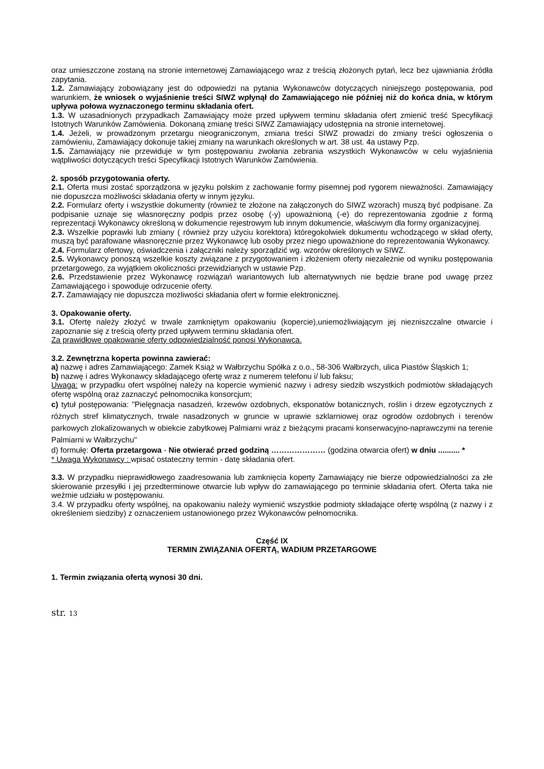oraz umieszczone zostaną na stronie internetowej Zamawiającego wraz z treścią złożonych pytań, lecz bez ujawniania źródła zapytania.
1.2. Zamawiający zobowiązany jest do odpowiedzi na pytania Wykonawców dotyczących niniejszego postępowania, pod warunkiem, że wniosek o wyjaśnienie treści SIWZ wpłynął do Zamawiającego nie później niż do końca dnia, w którym upływa połowa wyznaczonego terminu składania ofert.
1.3. W uzasadnionych przypadkach Zamawiający może przed upływem terminu składania ofert zmienić treść Specyfikacji Istotnych Warunków Zamówienia. Dokonaną zmianę treści SIWZ Zamawiający udostępnia na stronie internetowej.
1.4. Jeżeli, w prowadzonym przetargu nieograniczonym, zmiana treści SIWZ prowadzi do zmiany treści ogłoszenia o zamówieniu, Zamawiający dokonuje takiej zmiany na warunkach określonych w art. 38 ust. 4a ustawy Pzp.
1.5. Zamawiający nie przewiduje w tym postępowaniu zwołania zebrania wszystkich Wykonawców w celu wyjaśnienia wątpliwości dotyczących treści Specyfikacji Istotnych Warunków Zamówienia.
2. sposób przygotowania oferty.
2.1. Oferta musi zostać sporządzona w języku polskim z zachowanie formy pisemnej pod rygorem nieważności. Zamawiający nie dopuszcza możliwości składania oferty w innym języku.
2.2. Formularz oferty i wszystkie dokumenty (również te złożone na załączonych do SIWZ wzorach) muszą być podpisane. Za podpisanie uznaje się własnoręczny podpis przez osobę (-y) upoważnioną (-e) do reprezentowania zgodnie z formą reprezentacji Wykonawcy określoną w dokumencie rejestrowym lub innym dokumencie, właściwym dla formy organizacyjnej.
2.3. Wszelkie poprawki lub zmiany ( również przy użyciu korektora) któregokolwiek dokumentu wchodzącego w skład oferty, muszą być parafowane własnoręcznie przez Wykonawcę lub osoby przez niego upoważnione do reprezentowania Wykonawcy.
2.4. Formularz ofertowy, oświadczenia i załączniki należy sporządzić wg. wzorów określonych w SIWZ.
2.5. Wykonawcy ponoszą wszelkie koszty związane z przygotowaniem i złożeniem oferty niezależnie od wyniku postępowania przetargowego, za wyjątkiem okoliczności przewidzianych w ustawie Pzp.
2.6. Przedstawienie przez Wykonawcę rozwiązań wariantowych lub alternatywnych nie będzie brane pod uwagę przez Zamawiającego i spowoduje odrzucenie oferty.
2.7. Zamawiający nie dopuszcza możliwości składania ofert w formie elektronicznej.
3. Opakowanie oferty.
3.1. Ofertę należy złożyć w trwale zamkniętym opakowaniu (kopercie),uniemożliwiającym jej niezniszczalne otwarcie i zapoznanie się z treścią oferty przed upływem terminu składania ofert.
Za prawidłowe opakowanie oferty odpowiedzialność ponosi Wykonawca.
3.2. Zewnętrzna koperta powinna zawierać:
a) nazwę i adres Zamawiającego: Zamek Książ w Wałbrzychu Spółka z o.o., 58-306 Wałbrzych, ulica Piastów Śląskich 1;
b) nazwę i adres Wykonawcy składającego ofertę wraz z numerem telefonu i/ lub faksu;
Uwaga: w przypadku ofert wspólnej należy na kopercie wymienić nazwy i adresy siedzib wszystkich podmiotów składających ofertę wspólną oraz zaznaczyć pełnomocnika konsorcjum;
c) tytuł postępowania: "Pielęgnacja nasadzeń, krzewów ozdobnych, eksponatów botanicznych, roślin i drzew egzotycznych z różnych stref klimatycznych, trwale nasadzonych w gruncie w uprawie szklarniowej oraz ogrodów ozdobnych i terenów parkowych zlokalizowanych w obiekcie zabytkowej Palmiarni wraz z bieżącymi pracami konserwacyjno-naprawczymi na terenie Palmiarni w Wałbrzychu"
d) formułę: Oferta przetargowa - Nie otwierać przed godziną ………………… (godzina otwarcia ofert) w dniu .......... *
* Uwaga Wykonawcy : wpisać ostateczny termin - datę składania ofert.
3.3. W przypadku nieprawidłowego zaadresowania lub zamknięcia koperty Zamawiający nie bierze odpowiedzialności za złe skierowanie przesyłki i jej przedterminowe otwarcie lub wpływ do zamawiającego po terminie składania ofert. Oferta taka nie weźmie udziału w postępowaniu.
3.4. W przypadku oferty wspólnej, na opakowaniu należy wymienić wszystkie podmioty składające ofertę wspólną (z nazwy i z określeniem siedziby) z oznaczeniem ustanowionego przez Wykonawców pełnomocnika.
Część IX
TERMIN ZWIĄZANIA OFERTĄ, WADIUM PRZETARGOWE
1. Termin związania ofertą wynosi 30 dni.
str. 13